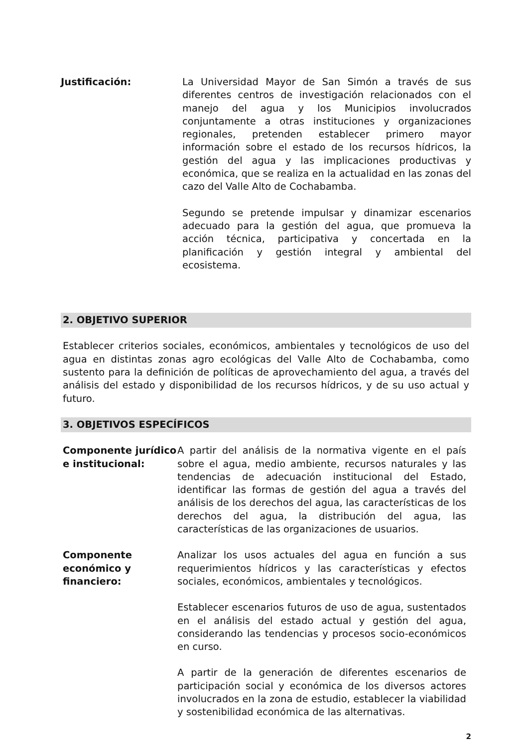Justificación: La Universidad Mayor de San Simón a través de sus diferentes centros de investigación relacionados con el manejo del agua y los Municipios involucrados conjuntamente a otras instituciones y organizaciones regionales, pretenden establecer primero mayor información sobre el estado de los recursos hídricos, la gestión del agua y las implicaciones productivas y económica, que se realiza en la actualidad en las zonas del cazo del Valle Alto de Cochabamba.
Segundo se pretende impulsar y dinamizar escenarios adecuado para la gestión del agua, que promueva la acción técnica, participativa y concertada en la planificación y gestión integral y ambiental del ecosistema.
2. OBJETIVO SUPERIOR
Establecer criterios sociales, económicos, ambientales y tecnológicos de uso del agua en distintas zonas agro ecológicas del Valle Alto de Cochabamba, como sustento para la definición de políticas de aprovechamiento del agua, a través del análisis del estado y disponibilidad de los recursos hídricos, y de su uso actual y futuro.
3. OBJETIVOS ESPECÍFICOS
Componente jurídico e institucional:
A partir del análisis de la normativa vigente en el país sobre el agua, medio ambiente, recursos naturales y las tendencias de adecuación institucional del Estado, identificar las formas de gestión del agua a través del análisis de los derechos del agua, las características de los derechos del agua, la distribución del agua, las características de las organizaciones de usuarios.
Componente
económico y
financiero:
Analizar los usos actuales del agua en función a sus requerimientos hídricos y las características y efectos sociales, económicos, ambientales y tecnológicos.
Establecer escenarios futuros de uso de agua, sustentados en el análisis del estado actual y gestión del agua, considerando las tendencias y procesos socio-económicos en curso.
A partir de la generación de diferentes escenarios de participación social y económica de los diversos actores involucrados en la zona de estudio, establecer la viabilidad y sostenibilidad económica de las alternativas.
2